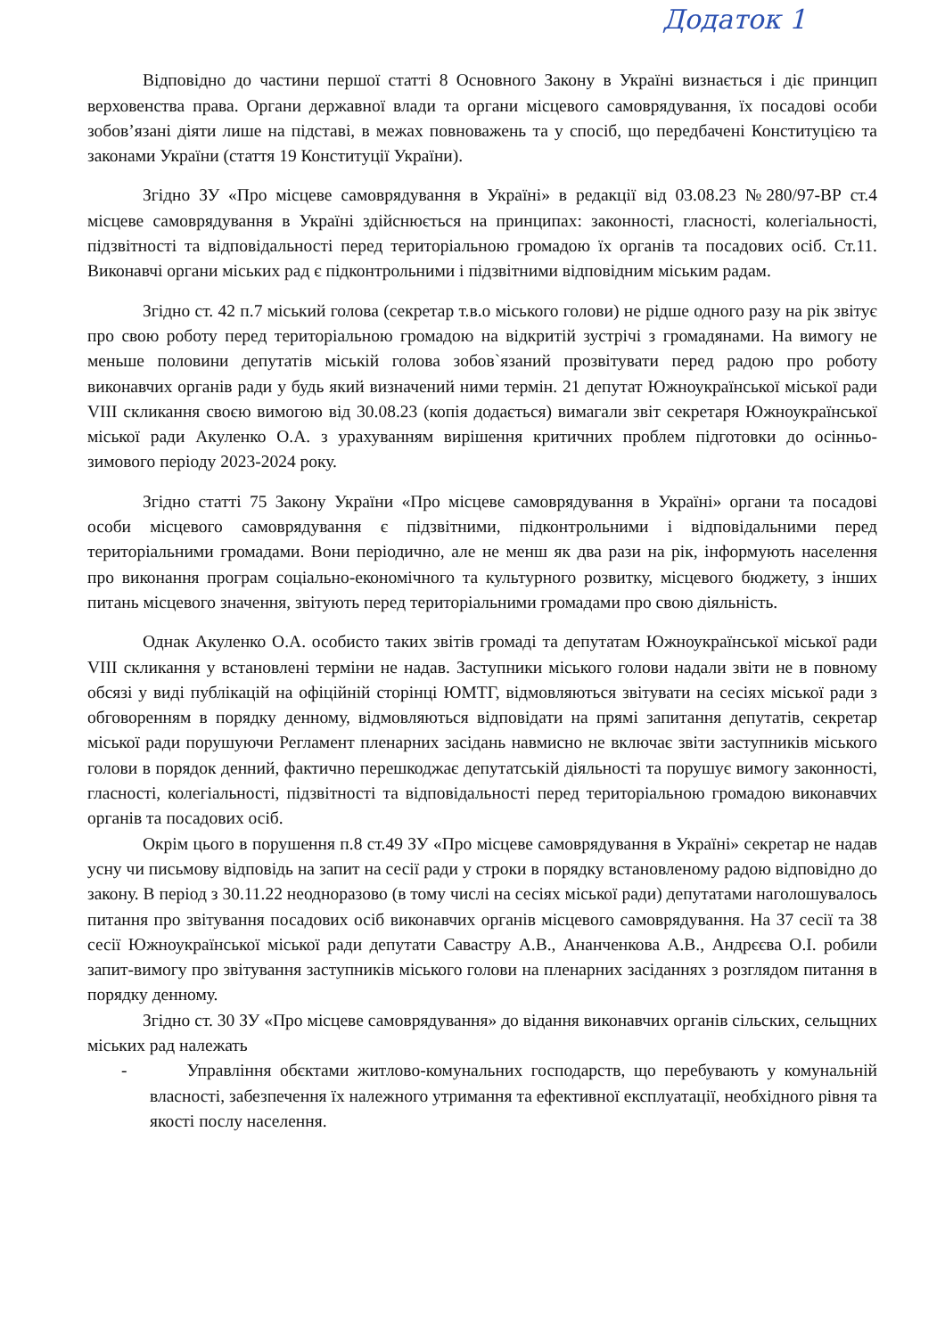Додаток 1
Відповідно до частини першої статті 8 Основного Закону в Україні визнається і діє принцип верховенства права. Органи державної влади та органи місцевого самоврядування, їх посадові особи зобов’язані діяти лише на підставі, в межах повноважень та у спосіб, що передбачені Конституцією та законами України (стаття 19 Конституції України).
Згідно ЗУ «Про місцеве самоврядування в Україні» в редакції від 03.08.23 №280/97-ВР ст.4 місцеве самоврядування в Україні здійснюється на принципах: законності, гласності, колегіальності, підзвітності та відповідальності перед територіальною громадою їх органів та посадових осіб. Ст.11. Виконавчі органи міських рад є підконтрольними і підзвітними відповідним міським радам.
Згідно ст. 42 п.7 міський голова (секретар т.в.о міського голови) не рідше одного разу на рік звітує про свою роботу перед територіальною громадою на відкритій зустрічі з громадянами. На вимогу не меньше половини депутатів міській голова зобов`язаний прозвітувати перед радою про роботу виконавчих органів ради у будь який визначений ними термін. 21 депутат Южноукраїнської міської ради VIII скликання своєю вимогою від 30.08.23 (копія додається) вимагали звіт секретаря Южноукраїнської міської ради Акуленко О.А. з урахуванням вирішення критичних проблем підготовки до осінньо-зимового періоду 2023-2024 року.
Згідно статті 75 Закону України «Про місцеве самоврядування в Україні» органи та посадові особи місцевого самоврядування є підзвітними, підконтрольними і відповідальними перед територіальними громадами. Вони періодично, але не менш як два рази на рік, інформують населення про виконання програм соціально-економічного та культурного розвитку, місцевого бюджету, з інших питань місцевого значення, звітують перед територіальними громадами про свою діяльність.
Однак Акуленко О.А. особисто таких звітів громаді та депутатам Южноукраїнської міської ради VIII скликання у встановлені терміни не надав. Заступники міського голови надали звіти не в повному обсязі у виді публікацій на офіційній сторінці ЮМТГ, відмовляються звітувати на сесіях міської ради з обговоренням в порядку денному, відмовляються відповідати на прямі запитання депутатів, секретар міської ради порушуючи Регламент пленарних засідань навмисно не включає звіти заступників міського голови в порядок денний, фактично перешкоджає депутатській діяльності та порушує вимогу законності, гласності, колегіальності, підзвітності та відповідальності перед територіальною громадою виконавчих органів та посадових осіб.
Окрім цього в порушення п.8 ст.49 ЗУ «Про місцеве самоврядування в Україні» секретар не надав усну чи письмову відповідь на запит на сесії ради у строки в порядку встановленому радою відповідно до закону. В період з 30.11.22 неодноразово (в тому числі на сесіях міської ради) депутатами наголошувалось питання про звітування посадових осіб виконавчих органів місцевого самоврядування. На 37 сесії та 38 сесії Южноукраїнської міської ради депутати Савастру А.В., Ананченкова А.В., Андрєєва О.І. робили запит-вимогу про звітування заступників міського голови на пленарних засіданнях з розглядом питання в порядку денному.
Згідно ст. 30 ЗУ «Про місцеве самоврядування» до відання виконавчих органів сільских, сельщних міських рад належать
- Управління обєктами житлово-комунальних господарств, що перебувають у комунальній власності, забезпечення їх належного утримання та ефективної експлуатації, необхідного рівня та якості послу населення.